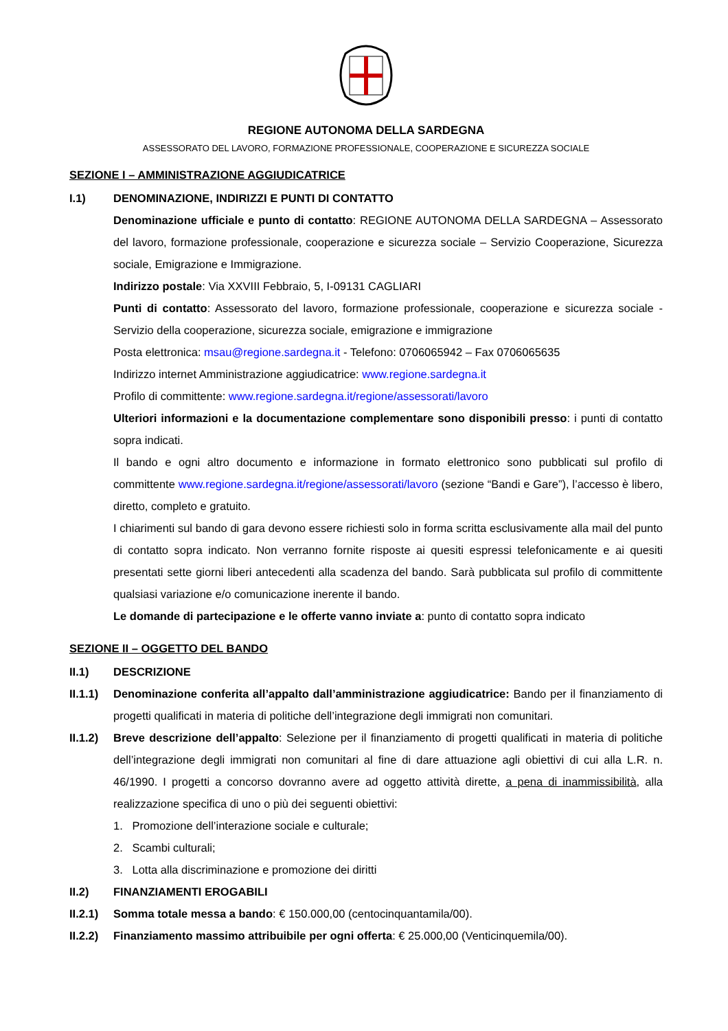REGIONE AUTONOMA DELLA SARDEGNA
ASSESSORATO DEL LAVORO, FORMAZIONE PROFESSIONALE, COOPERAZIONE E SICUREZZA SOCIALE
SEZIONE I – AMMINISTRAZIONE AGGIUDICATRICE
I.1) DENOMINAZIONE, INDIRIZZI E PUNTI DI CONTATTO
Denominazione ufficiale e punto di contatto: REGIONE AUTONOMA DELLA SARDEGNA – Assessorato del lavoro, formazione professionale, cooperazione e sicurezza sociale – Servizio Cooperazione, Sicurezza sociale, Emigrazione e Immigrazione.
Indirizzo postale: Via XXVIII Febbraio, 5, I-09131 CAGLIARI
Punti di contatto: Assessorato del lavoro, formazione professionale, cooperazione e sicurezza sociale - Servizio della cooperazione, sicurezza sociale, emigrazione e immigrazione
Posta elettronica: msau@regione.sardegna.it - Telefono: 0706065942 – Fax 0706065635
Indirizzo internet Amministrazione aggiudicatrice: www.regione.sardegna.it
Profilo di committente: www.regione.sardegna.it/regione/assessorati/lavoro
Ulteriori informazioni e la documentazione complementare sono disponibili presso: i punti di contatto sopra indicati.
Il bando e ogni altro documento e informazione in formato elettronico sono pubblicati sul profilo di committente www.regione.sardegna.it/regione/assessorati/lavoro (sezione “Bandi e Gare”), l’accesso è libero, diretto, completo e gratuito.
I chiarimenti sul bando di gara devono essere richiesti solo in forma scritta esclusivamente alla mail del punto di contatto sopra indicato. Non verranno fornite risposte ai quesiti espressi telefonicamente e ai quesiti presentati sette giorni liberi antecedenti alla scadenza del bando. Sarà pubblicata sul profilo di committente qualsiasi variazione e/o comunicazione inerente il bando.
Le domande di partecipazione e le offerte vanno inviate a: punto di contatto sopra indicato
SEZIONE II – OGGETTO DEL BANDO
II.1) DESCRIZIONE
II.1.1) Denominazione conferita all’appalto dall’amministrazione aggiudicatrice: Bando per il finanziamento di progetti qualificati in materia di politiche dell’integrazione degli immigrati non comunitari.
II.1.2) Breve descrizione dell’appalto: Selezione per il finanziamento di progetti qualificati in materia di politiche dell’integrazione degli immigrati non comunitari al fine di dare attuazione agli obiettivi di cui alla L.R. n. 46/1990. I progetti a concorso dovranno avere ad oggetto attività dirette, a pena di inammissibilità, alla realizzazione specifica di uno o più dei seguenti obiettivi:
1. Promozione dell’interazione sociale e culturale;
2. Scambi culturali;
3. Lotta alla discriminazione e promozione dei diritti
II.2) FINANZIAMENTI EROGABILI
II.2.1) Somma totale messa a bando: € 150.000,00 (centocinquantamila/00).
II.2.2) Finanziamento massimo attribuibile per ogni offerta: € 25.000,00 (Venticinquemila/00).